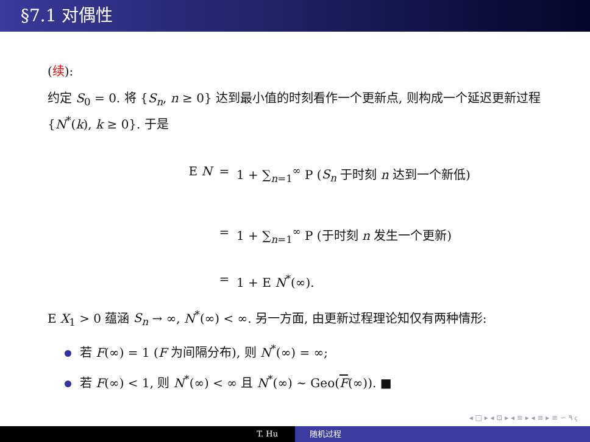§7.1 对偶性
(续):
约定 S<sub>0</sub> = 0. 将 {S<sub>n</sub>, n ≥ 0} 达到最小值的时刻看作一个更新点, 则构成一个延迟更新过程 {N<sup>*</sup>(k), k ≥ 0}. 于是
E N = 1 + ∑<sub>n=1</sub><sup>∞</sup> P (S<sub>n</sub> 于时刻 n 达到一个新低)
= 1 + ∑<sub>n=1</sub><sup>∞</sup> P (于时刻 n 发生一个更新)
= 1 + E N<sup>*</sup>(∞).
E X<sub>1</sub> > 0 蕴涵 S<sub>n</sub> → ∞, N<sup>*</sup>(∞) < ∞. 另一方面, 由更新过程理论知仅有两种情形:
若 F(∞) = 1 (F 为间隔分布), 则 N<sup>*</sup>(∞) = ∞;
若 F(∞) < 1, 则 N<sup>*</sup>(∞) < ∞ 且 N<sup>*</sup>(∞) ∼ Geo(F(∞)). ■
◂ □ ▸ ◂ ⊡ ▸ ◂ ≡ ▸ ◂ ≡ ▸ ≡ ∽ ٩ ҁ
T. Hu 随机过程